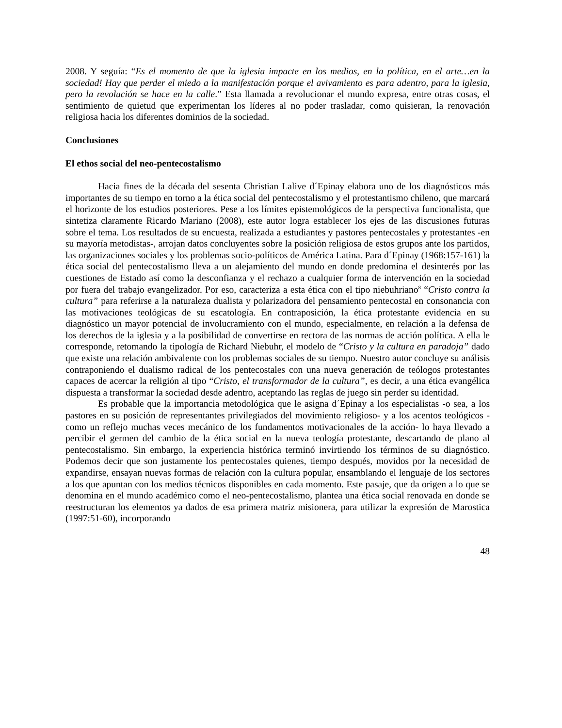2008. Y seguía: “Es el momento de que la iglesia impacte en los medios, en la política, en el arte…en la sociedad! Hay que perder el miedo a la manifestación porque el avivamiento es para adentro, para la iglesia, pero la revolución se hace en la calle.” Esta llamada a revolucionar el mundo expresa, entre otras cosas, el sentimiento de quietud que experimentan los líderes al no poder trasladar, como quisieran, la renovación religiosa hacia los diferentes dominios de la sociedad.
Conclusiones
El ethos social del neo-pentecostalismo
Hacia fines de la década del sesenta Christian Lalive d´Epinay elabora uno de los diagnósticos más importantes de su tiempo en torno a la ética social del pentecostalismo y el protestantismo chileno, que marcará el horizonte de los estudios posteriores. Pese a los límites epistemológicos de la perspectiva funcionalista, que sintetiza claramente Ricardo Mariano (2008), este autor logra establecer los ejes de las discusiones futuras sobre el tema. Los resultados de su encuesta, realizada a estudiantes y pastores pentecostales y protestantes -en su mayoría metodistas-, arrojan datos concluyentes sobre la posición religiosa de estos grupos ante los partidos, las organizaciones sociales y los problemas socio-políticos de América Latina. Para d´Epinay (1968:157-161) la ética social del pentecostalismo lleva a un alejamiento del mundo en donde predomina el desinterés por las cuestiones de Estado así como la desconfianza y el rechazo a cualquier forma de intervención en la sociedad por fuera del trabajo evangelizador. Por eso, caracteriza a esta ética con el tipo niebuhriano<sup>8</sup> “Cristo contra la cultura” para referirse a la naturaleza dualista y polarizadora del pensamiento pentecostal en consonancia con las motivaciones teológicas de su escatología. En contraposición, la ética protestante evidencia en su diagnóstico un mayor potencial de involucramiento con el mundo, especialmente, en relación a la defensa de los derechos de la iglesia y a la posibilidad de convertirse en rectora de las normas de acción política. A ella le corresponde, retomando la tipología de Richard Niebuhr, el modelo de “Cristo y la cultura en paradoja” dado que existe una relación ambivalente con los problemas sociales de su tiempo. Nuestro autor concluye su análisis contraponiendo el dualismo radical de los pentecostales con una nueva generación de teólogos protestantes capaces de acercar la religión al tipo “Cristo, el transformador de la cultura”, es decir, a una ética evangélica dispuesta a transformar la sociedad desde adentro, aceptando las reglas de juego sin perder su identidad.
Es probable que la importancia metodológica que le asigna d´Epinay a los especialistas -o sea, a los pastores en su posición de representantes privilegiados del movimiento religioso- y a los acentos teológicos -como un reflejo muchas veces mecánico de los fundamentos motivacionales de la acción- lo haya llevado a percibir el germen del cambio de la ética social en la nueva teología protestante, descartando de plano al pentecostalismo. Sin embargo, la experiencia histórica terminó invirtiendo los términos de su diagnóstico. Podemos decir que son justamente los pentecostales quienes, tiempo después, movidos por la necesidad de expandirse, ensayan nuevas formas de relación con la cultura popular, ensamblando el lenguaje de los sectores a los que apuntan con los medios técnicos disponibles en cada momento. Este pasaje, que da origen a lo que se denomina en el mundo académico como el neo-pentecostalismo, plantea una ética social renovada en donde se reestructuran los elementos ya dados de esa primera matriz misionera, para utilizar la expresión de Marostica (1997:51-60), incorporando
48